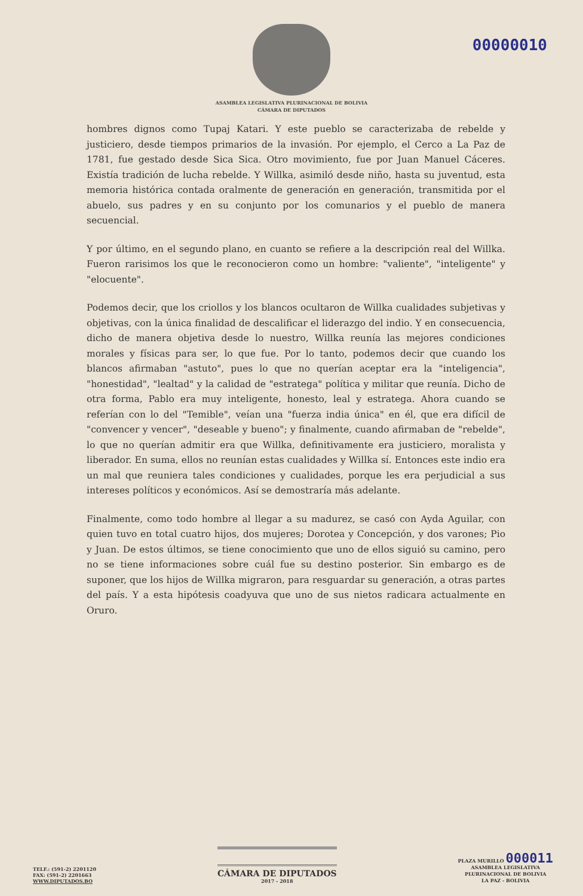00000010
ASAMBLEA LEGISLATIVA PLURINACIONAL DE BOLIVIA
CÁMARA DE DIPUTADOS
hombres dignos como Tupaj Katari. Y este pueblo se caracterizaba de rebelde y justiciero, desde tiempos primarios de la invasión. Por ejemplo, el Cerco a La Paz de 1781, fue gestado desde Sica Sica. Otro movimiento, fue por Juan Manuel Cáceres. Existía tradición de lucha rebelde. Y Willka, asimiló desde niño, hasta su juventud, esta memoria histórica contada oralmente de generación en generación, transmitida por el abuelo, sus padres y en su conjunto por los comunarios y el pueblo de manera secuencial.
Y por último, en el segundo plano, en cuanto se refiere a la descripción real del Willka. Fueron rarisimos los que le reconocieron como un hombre: "valiente", "inteligente" y "elocuente".
Podemos decir, que los criollos y los blancos ocultaron de Willka cualidades subjetivas y objetivas, con la única finalidad de descalificar el liderazgo del indio. Y en consecuencia, dicho de manera objetiva desde lo nuestro, Willka reunía las mejores condiciones morales y físicas para ser, lo que fue. Por lo tanto, podemos decir que cuando los blancos afirmaban "astuto", pues lo que no querían aceptar era la "inteligencia", "honestidad", "lealtad" y la calidad de "estratega" política y militar que reunía. Dicho de otra forma, Pablo era muy inteligente, honesto, leal y estratega. Ahora cuando se referían con lo del "Temible", veían una "fuerza india única" en él, que era difícil de "convencer y vencer", "deseable y bueno"; y finalmente, cuando afirmaban de "rebelde", lo que no querían admitir era que Willka, definitivamente era justiciero, moralista y liberador. En suma, ellos no reunían estas cualidades y Willka sí. Entonces este indio era un mal que reuniera tales condiciones y cualidades, porque les era perjudicial a sus intereses políticos y económicos. Así se demostraría más adelante.
Finalmente, como todo hombre al llegar a su madurez, se casó con Ayda Aguilar, con quien tuvo en total cuatro hijos, dos mujeres; Dorotea y Concepción, y dos varones; Pio y Juan. De estos últimos, se tiene conocimiento que uno de ellos siguió su camino, pero no se tiene informaciones sobre cuál fue su destino posterior. Sin embargo es de suponer, que los hijos de Willka migraron, para resguardar su generación, a otras partes del país. Y a esta hipótesis coadyuva que uno de sus nietos radicara actualmente en Oruro.
TELF.: (591-2) 2201120
FAX: (591-2) 2201663
WWW.DIPUTADOS.BO
CÁMARA DE DIPUTADOS
2017 - 2018
PLAZA MURILLO 000011
ASAMBLEA LEGISLATIVA
PLURINACIONAL DE BOLIVIA
LA PAZ - BOLIVIA